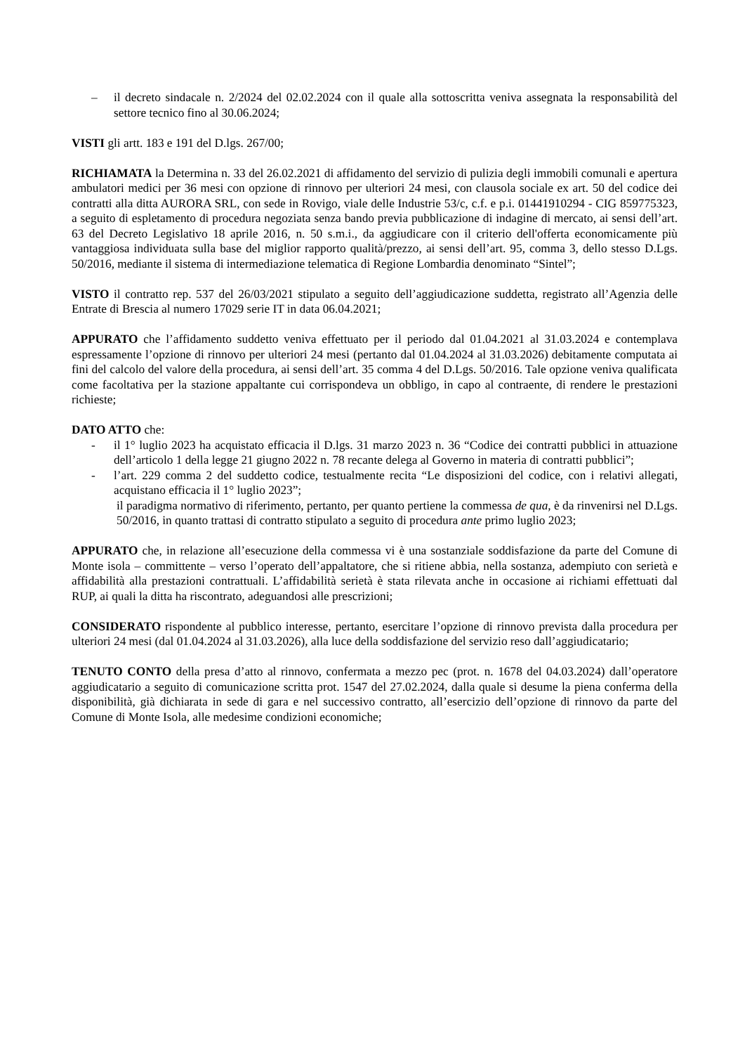– il decreto sindacale n. 2/2024 del 02.02.2024 con il quale alla sottoscritta veniva assegnata la responsabilità del settore tecnico fino al 30.06.2024;
VISTI gli artt. 183 e 191 del D.lgs. 267/00;
RICHIAMATA la Determina n. 33 del 26.02.2021 di affidamento del servizio di pulizia degli immobili comunali e apertura ambulatori medici per 36 mesi con opzione di rinnovo per ulteriori 24 mesi, con clausola sociale ex art. 50 del codice dei contratti alla ditta AURORA SRL, con sede in Rovigo, viale delle Industrie 53/c, c.f. e p.i. 01441910294 - CIG 859775323, a seguito di espletamento di procedura negoziata senza bando previa pubblicazione di indagine di mercato, ai sensi dell’art. 63 del Decreto Legislativo 18 aprile 2016, n. 50 s.m.i., da aggiudicare con il criterio dell'offerta economicamente più vantaggiosa individuata sulla base del miglior rapporto qualità/prezzo, ai sensi dell’art. 95, comma 3, dello stesso D.Lgs. 50/2016, mediante il sistema di intermediazione telematica di Regione Lombardia denominato “Sintel”;
VISTO il contratto rep. 537 del 26/03/2021 stipulato a seguito dell’aggiudicazione suddetta, registrato all’Agenzia delle Entrate di Brescia al numero 17029 serie IT in data 06.04.2021;
APPURATO che l’affidamento suddetto veniva effettuato per il periodo dal 01.04.2021 al 31.03.2024 e contemplava espressamente l’opzione di rinnovo per ulteriori 24 mesi (pertanto dal 01.04.2024 al 31.03.2026) debitamente computata ai fini del calcolo del valore della procedura, ai sensi dell’art. 35 comma 4 del D.Lgs. 50/2016. Tale opzione veniva qualificata come facoltativa per la stazione appaltante cui corrispondeva un obbligo, in capo al contraente, di rendere le prestazioni richieste;
DATO ATTO che:
- il 1° luglio 2023 ha acquistato efficacia il D.lgs. 31 marzo 2023 n. 36 “Codice dei contratti pubblici in attuazione dell’articolo 1 della legge 21 giugno 2022 n. 78 recante delega al Governo in materia di contratti pubblici”;
- l’art. 229 comma 2 del suddetto codice, testualmente recita “Le disposizioni del codice, con i relativi allegati, acquistano efficacia il 1° luglio 2023”;
il paradigma normativo di riferimento, pertanto, per quanto pertiene la commessa de qua, è da rinvenirsi nel D.Lgs. 50/2016, in quanto trattasi di contratto stipulato a seguito di procedura ante primo luglio 2023;
APPURATO che, in relazione all’esecuzione della commessa vi è una sostanziale soddisfazione da parte del Comune di Monte isola – committente – verso l’operato dell’appaltatore, che si ritiene abbia, nella sostanza, adempiuto con serietà e affidabilità alla prestazioni contrattuali. L’affidabilità serietà è stata rilevata anche in occasione ai richiami effettuati dal RUP, ai quali la ditta ha riscontrato, adeguandosi alle prescrizioni;
CONSIDERATO rispondente al pubblico interesse, pertanto, esercitare l’opzione di rinnovo prevista dalla procedura per ulteriori 24 mesi (dal 01.04.2024 al 31.03.2026), alla luce della soddisfazione del servizio reso dall’aggiudicatario;
TENUTO CONTO della presa d’atto al rinnovo, confermata a mezzo pec (prot. n. 1678 del 04.03.2024) dall’operatore aggiudicatario a seguito di comunicazione scritta prot. 1547 del 27.02.2024, dalla quale si desume la piena conferma della disponibilità, già dichiarata in sede di gara e nel successivo contratto, all’esercizio dell’opzione di rinnovo da parte del Comune di Monte Isola, alle medesime condizioni economiche;